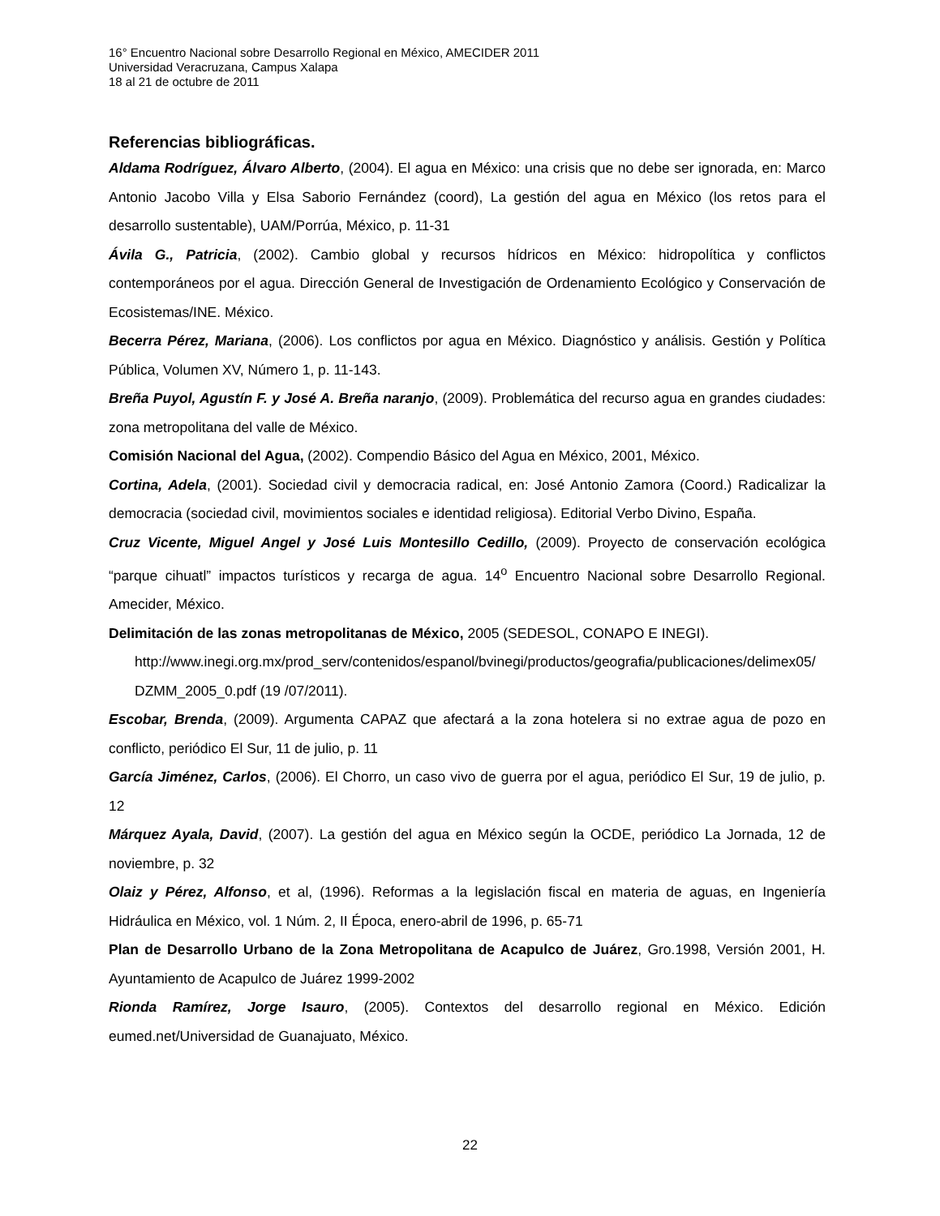16° Encuentro Nacional sobre Desarrollo Regional en México, AMECIDER 2011
Universidad Veracruzana, Campus Xalapa
18 al 21 de octubre de 2011
Referencias bibliográficas.
Aldama Rodríguez, Álvaro Alberto, (2004). El agua en México: una crisis que no debe ser ignorada, en: Marco Antonio Jacobo Villa y Elsa Saborio Fernández (coord), La gestión del agua en México (los retos para el desarrollo sustentable), UAM/Porrúa, México, p. 11-31
Ávila G., Patricia, (2002). Cambio global y recursos hídricos en México: hidropolítica y conflictos contemporáneos por el agua. Dirección General de Investigación de Ordenamiento Ecológico y Conservación de Ecosistemas/INE. México.
Becerra Pérez, Mariana, (2006). Los conflictos por agua en México. Diagnóstico y análisis. Gestión y Política Pública, Volumen XV, Número 1, p. 11-143.
Breña Puyol, Agustín F. y José A. Breña naranjo, (2009). Problemática del recurso agua en grandes ciudades: zona metropolitana del valle de México.
Comisión Nacional del Agua, (2002). Compendio Básico del Agua en México, 2001, México.
Cortina, Adela, (2001). Sociedad civil y democracia radical, en: José Antonio Zamora (Coord.) Radicalizar la democracia (sociedad civil, movimientos sociales e identidad religiosa). Editorial Verbo Divino, España.
Cruz Vicente, Miguel Angel y José Luis Montesillo Cedillo, (2009). Proyecto de conservación ecológica “parque cihuatl” impactos turísticos y recarga de agua. 14<sup>o</sup> Encuentro Nacional sobre Desarrollo Regional. Amecider, México.
Delimitación de las zonas metropolitanas de México, 2005 (SEDESOL, CONAPO E INEGI).
http://www.inegi.org.mx/prod_serv/contenidos/espanol/bvinegi/productos/geografia/publicaciones/delimex05/DZMM_2005_0.pdf (19 /07/2011).
Escobar, Brenda, (2009). Argumenta CAPAZ que afectará a la zona hotelera si no extrae agua de pozo en conflicto, periódico El Sur, 11 de julio, p. 11
García Jiménez, Carlos, (2006). El Chorro, un caso vivo de guerra por el agua, periódico El Sur, 19 de julio, p. 12
Márquez Ayala, David, (2007). La gestión del agua en México según la OCDE, periódico La Jornada, 12 de noviembre, p. 32
Olaiz y Pérez, Alfonso, et al, (1996). Reformas a la legislación fiscal en materia de aguas, en Ingeniería Hidráulica en México, vol. 1 Núm. 2, II Época, enero-abril de 1996, p. 65-71
Plan de Desarrollo Urbano de la Zona Metropolitana de Acapulco de Juárez, Gro.1998, Versión 2001, H. Ayuntamiento de Acapulco de Juárez 1999-2002
Rionda Ramírez, Jorge Isauro, (2005). Contextos del desarrollo regional en México. Edición eumed.net/Universidad de Guanajuato, México.
22